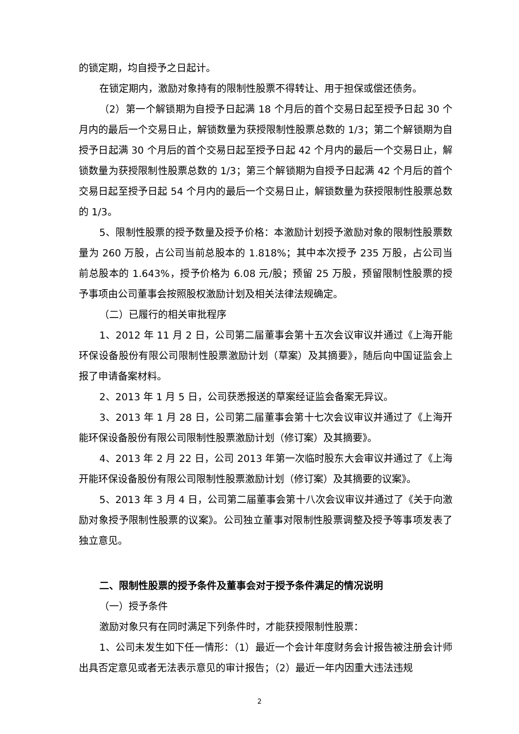的锁定期，均自授予之日起计。
在锁定期内，激励对象持有的限制性股票不得转让、用于担保或偿还债务。
（2）第一个解锁期为自授予日起满 18 个月后的首个交易日起至授予日起 30 个月内的最后一个交易日止，解锁数量为获授限制性股票总数的 1/3；第二个解锁期为自授予日起满 30 个月后的首个交易日起至授予日起 42 个月内的最后一个交易日止，解锁数量为获授限制性股票总数的 1/3；第三个解锁期为自授予日起满 42 个月后的首个交易日起至授予日起 54 个月内的最后一个交易日止，解锁数量为获授限制性股票总数的 1/3。
5、限制性股票的授予数量及授予价格：本激励计划授予激励对象的限制性股票数量为 260 万股，占公司当前总股本的 1.818%；其中本次授予 235 万股，占公司当前总股本的 1.643%，授予价格为 6.08 元/股；预留 25 万股，预留限制性股票的授予事项由公司董事会按照股权激励计划及相关法律法规确定。
（二）已履行的相关审批程序
1、2012 年 11 月 2 日，公司第二届董事会第十五次会议审议并通过《上海开能环保设备股份有限公司限制性股票激励计划（草案）及其摘要》，随后向中国证监会上报了申请备案材料。
2、2013 年 1 月 5 日，公司获悉报送的草案经证监会备案无异议。
3、2013 年 1 月 28 日，公司第二届董事会第十七次会议审议并通过了《上海开能环保设备股份有限公司限制性股票激励计划（修订案）及其摘要》。
4、2013 年 2 月 22 日，公司 2013 年第一次临时股东大会审议并通过了《上海开能环保设备股份有限公司限制性股票激励计划（修订案）及其摘要的议案》。
5、2013 年 3 月 4 日，公司第二届董事会第十八次会议审议并通过了《关于向激励对象授予限制性股票的议案》。公司独立董事对限制性股票调整及授予等事项发表了独立意见。
二、限制性股票的授予条件及董事会对于授予条件满足的情况说明
（一）授予条件
激励对象只有在同时满足下列条件时，才能获授限制性股票：
1、公司未发生如下任一情形：（1）最近一个会计年度财务会计报告被注册会计师出具否定意见或者无法表示意见的审计报告；（2）最近一年内因重大违法违规
2